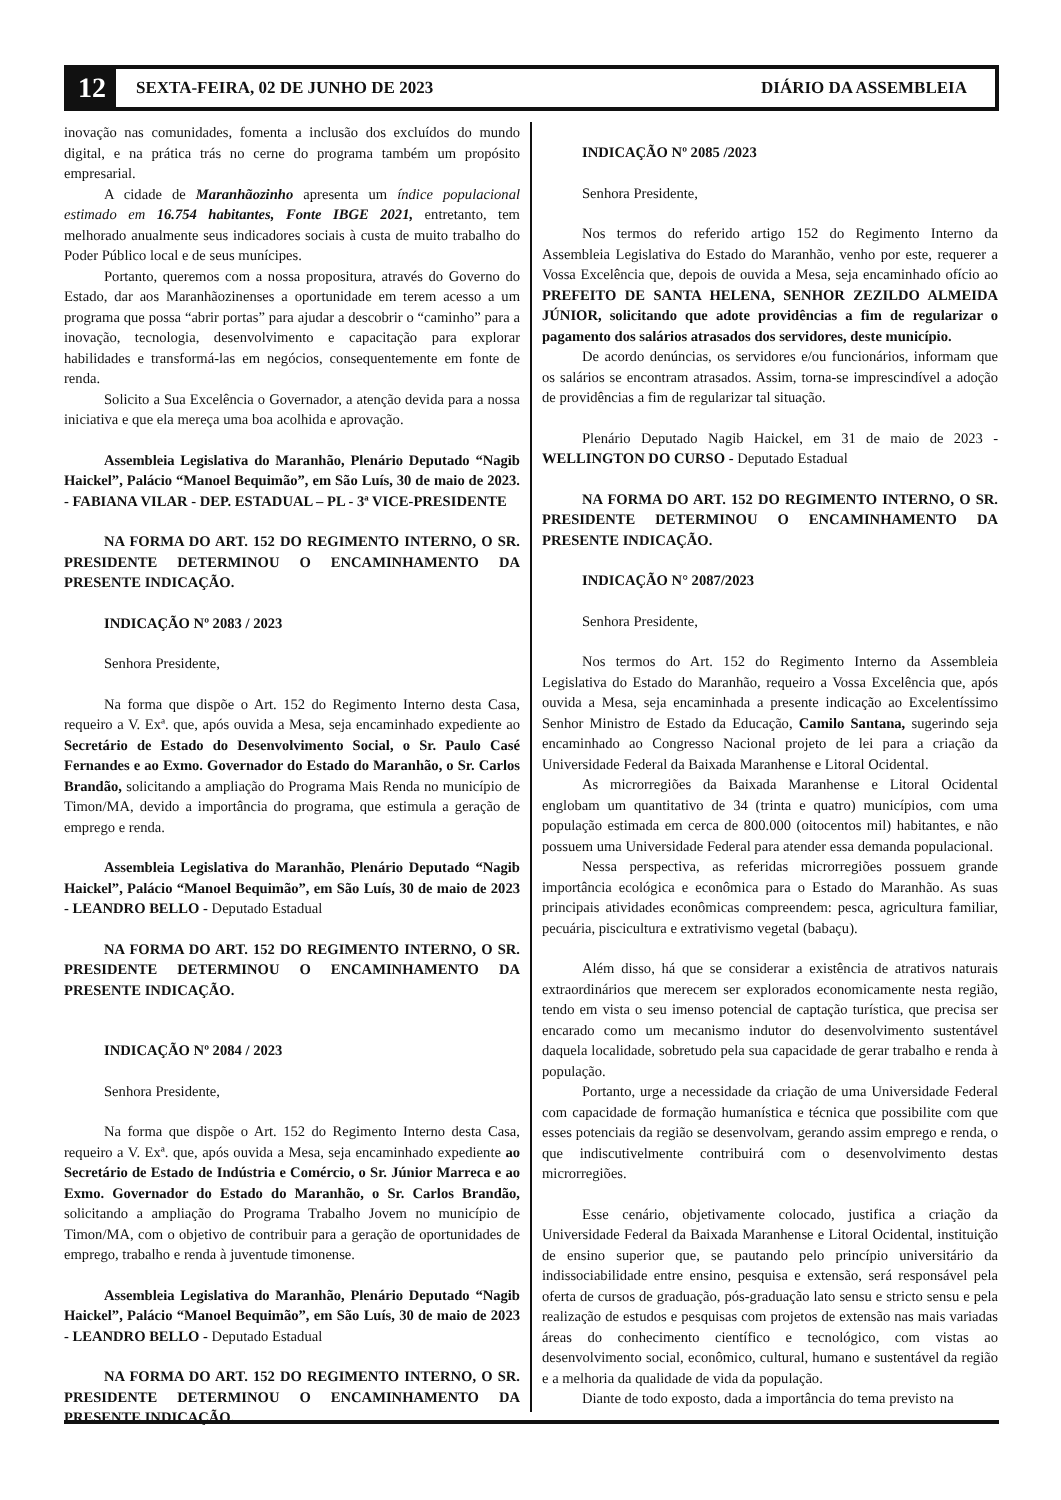12
SEXTA-FEIRA, 02 DE JUNHO DE 2023
DIÁRIO DA ASSEMBLEIA
inovação nas comunidades, fomenta a inclusão dos excluídos do mundo digital, e na prática trás no cerne do programa também um propósito empresarial.
A cidade de Maranhãozinho apresenta um índice populacional estimado em 16.754 habitantes, Fonte IBGE 2021, entretanto, tem melhorado anualmente seus indicadores sociais à custa de muito trabalho do Poder Público local e de seus munícipes.
Portanto, queremos com a nossa propositura, através do Governo do Estado, dar aos Maranhãozinenses a oportunidade em terem acesso a um programa que possa “abrir portas” para ajudar a descobrir o “caminho” para a inovação, tecnologia, desenvolvimento e capacitação para explorar habilidades e transformá-las em negócios, consequentemente em fonte de renda.
Solicito a Sua Excelência o Governador, a atenção devida para a nossa iniciativa e que ela mereça uma boa acolhida e aprovação.
Assembleia Legislativa do Maranhão, Plenário Deputado “Nagib Haickel”, Palácio “Manoel Bequimão”, em São Luís, 30 de maio de 2023. - FABIANA VILAR - DEP. ESTADUAL – PL - 3ª VICE-PRESIDENTE
NA FORMA DO ART. 152 DO REGIMENTO INTERNO, O SR. PRESIDENTE DETERMINOU O ENCAMINHAMENTO DA PRESENTE INDICAÇÃO.
INDICAÇÃO Nº 2083 / 2023
Senhora Presidente,
Na forma que dispõe o Art. 152 do Regimento Interno desta Casa, requeiro a V. Exª. que, após ouvida a Mesa, seja encaminhado expediente ao Secretário de Estado do Desenvolvimento Social, o Sr. Paulo Casé Fernandes e ao Exmo. Governador do Estado do Maranhão, o Sr. Carlos Brandão, solicitando a ampliação do Programa Mais Renda no município de Timon/MA, devido a importância do programa, que estimula a geração de emprego e renda.
Assembleia Legislativa do Maranhão, Plenário Deputado “Nagib Haickel”, Palácio “Manoel Bequimão”, em São Luís, 30 de maio de 2023 - LEANDRO BELLO - Deputado Estadual
NA FORMA DO ART. 152 DO REGIMENTO INTERNO, O SR. PRESIDENTE DETERMINOU O ENCAMINHAMENTO DA PRESENTE INDICAÇÃO.
INDICAÇÃO Nº 2084 / 2023
Senhora Presidente,
Na forma que dispõe o Art. 152 do Regimento Interno desta Casa, requeiro a V. Exª. que, após ouvida a Mesa, seja encaminhado expediente ao Secretário de Estado de Indústria e Comércio, o Sr. Júnior Marreca e ao Exmo. Governador do Estado do Maranhão, o Sr. Carlos Brandão, solicitando a ampliação do Programa Trabalho Jovem no município de Timon/MA, com o objetivo de contribuir para a geração de oportunidades de emprego, trabalho e renda à juventude timonense.
Assembleia Legislativa do Maranhão, Plenário Deputado “Nagib Haickel”, Palácio “Manoel Bequimão”, em São Luís, 30 de maio de 2023 - LEANDRO BELLO - Deputado Estadual
NA FORMA DO ART. 152 DO REGIMENTO INTERNO, O SR. PRESIDENTE DETERMINOU O ENCAMINHAMENTO DA PRESENTE INDICAÇÃO.
INDICAÇÃO Nº 2085 /2023
Senhora Presidente,
Nos termos do referido artigo 152 do Regimento Interno da Assembleia Legislativa do Estado do Maranhão, venho por este, requerer a Vossa Excelência que, depois de ouvida a Mesa, seja encaminhado ofício ao PREFEITO DE SANTA HELENA, SENHOR ZEZILDO ALMEIDA JÚNIOR, solicitando que adote providências a fim de regularizar o pagamento dos salários atrasados dos servidores, deste município.
De acordo denúncias, os servidores e/ou funcionários, informam que os salários se encontram atrasados. Assim, torna-se imprescindível a adoção de providências a fim de regularizar tal situação.
Plenário Deputado Nagib Haickel, em 31 de maio de 2023 - WELLINGTON DO CURSO - Deputado Estadual
NA FORMA DO ART. 152 DO REGIMENTO INTERNO, O SR. PRESIDENTE DETERMINOU O ENCAMINHAMENTO DA PRESENTE INDICAÇÃO.
INDICAÇÃO N° 2087/2023
Senhora Presidente,
Nos termos do Art. 152 do Regimento Interno da Assembleia Legislativa do Estado do Maranhão, requeiro a Vossa Excelência que, após ouvida a Mesa, seja encaminhada a presente indicação ao Excelentíssimo Senhor Ministro de Estado da Educação, Camilo Santana, sugerindo seja encaminhado ao Congresso Nacional projeto de lei para a criação da Universidade Federal da Baixada Maranhense e Litoral Ocidental.
As microrregiões da Baixada Maranhense e Litoral Ocidental englobam um quantitativo de 34 (trinta e quatro) municípios, com uma população estimada em cerca de 800.000 (oitocentos mil) habitantes, e não possuem uma Universidade Federal para atender essa demanda populacional.
Nessa perspectiva, as referidas microrregiões possuem grande importância ecológica e econômica para o Estado do Maranhão. As suas principais atividades econômicas compreendem: pesca, agricultura familiar, pecuária, piscicultura e extrativismo vegetal (babaçu).
Além disso, há que se considerar a existência de atrativos naturais extraordinários que merecem ser explorados economicamente nesta região, tendo em vista o seu imenso potencial de captação turística, que precisa ser encarado como um mecanismo indutor do desenvolvimento sustentável daquela localidade, sobretudo pela sua capacidade de gerar trabalho e renda à população.
Portanto, urge a necessidade da criação de uma Universidade Federal com capacidade de formação humanística e técnica que possibilite com que esses potenciais da região se desenvolvam, gerando assim emprego e renda, o que indiscutivelmente contribuirá com o desenvolvimento destas microrregiões.
Esse cenário, objetivamente colocado, justifica a criação da Universidade Federal da Baixada Maranhense e Litoral Ocidental, instituição de ensino superior que, se pautando pelo princípio universitário da indissociabilidade entre ensino, pesquisa e extensão, será responsável pela oferta de cursos de graduação, pós-graduação lato sensu e stricto sensu e pela realização de estudos e pesquisas com projetos de extensão nas mais variadas áreas do conhecimento científico e tecnológico, com vistas ao desenvolvimento social, econômico, cultural, humano e sustentável da região e a melhoria da qualidade de vida da população.
Diante de todo exposto, dada a importância do tema previsto na